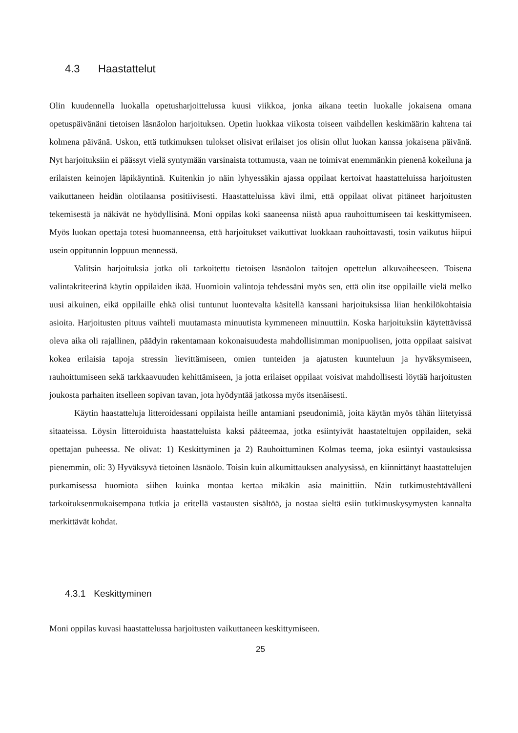4.3 Haastattelut
Olin kuudennella luokalla opetusharjoittelussa kuusi viikkoa, jonka aikana teetin luokalle jokaisena omana opetuspäivänäni tietoisen läsnäolon harjoituksen. Opetin luokkaa viikosta toiseen vaihdellen keskimäärin kahtena tai kolmena päivänä. Uskon, että tutkimuksen tulokset olisivat erilaiset jos olisin ollut luokan kanssa jokaisena päivänä. Nyt harjoituksiin ei päässyt vielä syntymään varsinaista tottumusta, vaan ne toimivat enemmänkin pienenä kokeiluna ja erilaisten keinojen läpikäyntinä. Kuitenkin jo näin lyhyessäkin ajassa oppilaat kertoivat haastatteluissa harjoitusten vaikuttaneen heidän olotilaansa positiivisesti. Haastatteluissa kävi ilmi, että oppilaat olivat pitäneet harjoitusten tekemisestä ja näkivät ne hyödyllisinä. Moni oppilas koki saaneensa niistä apua rauhoittumiseen tai keskittymiseen. Myös luokan opettaja totesi huomanneensa, että harjoitukset vaikuttivat luokkaan rauhoittavasti, tosin vaikutus hiipui usein oppitunnin loppuun mennessä.
Valitsin harjoituksia jotka oli tarkoitettu tietoisen läsnäolon taitojen opettelun alkuvaiheeseen. Toisena valintakriteerinä käytin oppilaiden ikää. Huomioin valintoja tehdessäni myös sen, että olin itse oppilaille vielä melko uusi aikuinen, eikä oppilaille ehkä olisi tuntunut luontevalta käsitellä kanssani harjoituksissa liian henkilökohtaisia asioita. Harjoitusten pituus vaihteli muutamasta minuutista kymmeneen minuuttiin. Koska harjoituksiin käytettävissä oleva aika oli rajallinen, päädyin rakentamaan kokonaisuudesta mahdollisimman monipuolisen, jotta oppilaat saisivat kokea erilaisia tapoja stressin lievittämiseen, omien tunteiden ja ajatusten kuunteluun ja hyväksymiseen, rauhoittumiseen sekä tarkkaavuuden kehittämiseen, ja jotta erilaiset oppilaat voisivat mahdollisesti löytää harjoitusten joukosta parhaiten itselleen sopivan tavan, jota hyödyntää jatkossa myös itsenäisesti.
Käytin haastatteluja litteroidessani oppilaista heille antamiani pseudonimiä, joita käytän myös tähän liitetyissä sitaateissa. Löysin litteroiduista haastatteluista kaksi pääteemaa, jotka esiintyivät haastateltujen oppilaiden, sekä opettajan puheessa. Ne olivat: 1) Keskittyminen ja 2) Rauhoittuminen Kolmas teema, joka esiintyi vastauksissa pienemmin, oli: 3) Hyväksyvä tietoinen läsnäolo. Toisin kuin alkumittauksen analyysissä, en kiinnittänyt haastattelujen purkamisessa huomiota siihen kuinka montaa kertaa mikäkin asia mainittiin. Näin tutkimustehtävälleni tarkoituksenmukaisempana tutkia ja eritellä vastausten sisältöä, ja nostaa sieltä esiin tutkimuskysymysten kannalta merkittävät kohdat.
4.3.1 Keskittyminen
Moni oppilas kuvasi haastattelussa harjoitusten vaikuttaneen keskittymiseen.
25